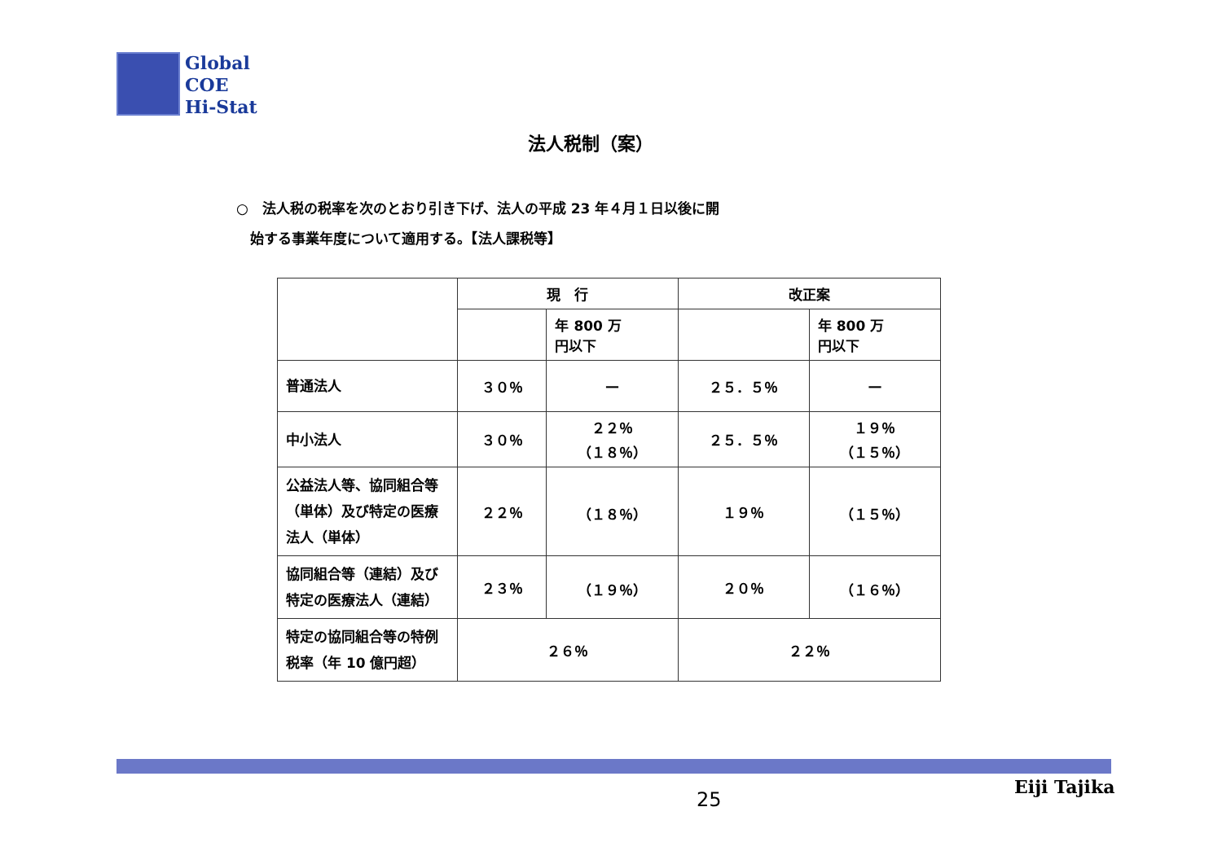Global
COE
Hi-Stat
法人税制（案）
○　法人税の税率を次のとおり引き下げ、法人の平成 23 年４月１日以後に開
　始する事業年度について適用する。【法人課税等】
| | 現 行 | | 改正案 | |
| --- | --- | --- | --- | --- |
| | | 年 800 万 円以下 | | 年 800 万 円以下 |
| 普通法人 | ３０％ | — | ２５．５％ | — |
| 中小法人 | ３０％ | ２２％ （１８％） | ２５．５％ | １９％ （１５％） |
| 公益法人等、協同組合等（単体）及び特定の医療法人（単体） | ２２％ | （１８％） | １９％ | （１５％） |
| 協同組合等（連結）及び特定の医療法人（連結） | ２３％ | （１９％） | ２０％ | （１６％） |
| 特定の協同組合等の特例税率（年 10 億円超） | ２６％ | | ２２％ | |
25
Eiji Tajika